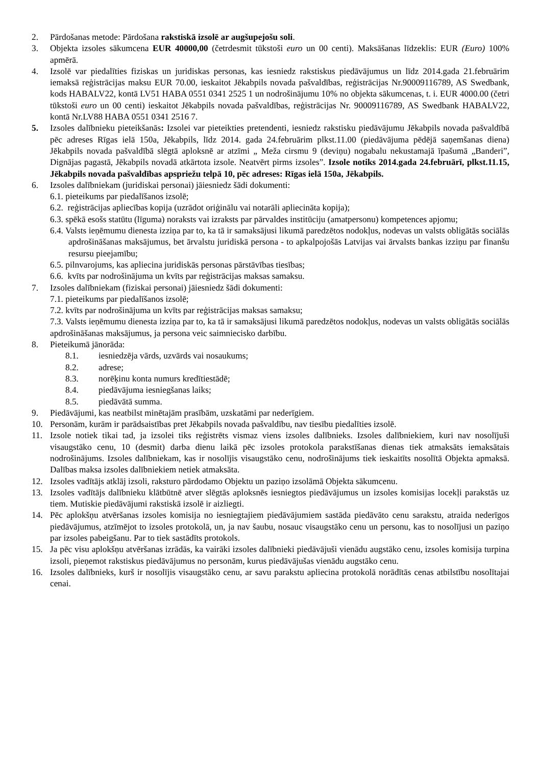2. Pārdošanas metode: Pārdošana rakstiskā izsolē ar augšupejošu soli.
3. Objekta izsoles sākumcena EUR 40000,00 (četrdesmit tūkstoši euro un 00 centi). Maksāšanas līdzeklis: EUR (Euro) 100% apmērā.
4. Izsolē var piedalīties fiziskas un juridiskas personas, kas iesniedz rakstiskus piedāvājumus un līdz 2014.gada 21.februārim iemaksā reģistrācijas maksu EUR 70.00, ieskaitot Jēkabpils novada pašvaldības, reģistrācijas Nr.90009116789, AS Swedbank, kods HABALV22, kontā LV51 HABA 0551 0341 2525 1 un nodrošinājumu 10% no objekta sākumcenas, t. i. EUR 4000.00 (četri tūkstoši euro un 00 centi) ieskaitot Jēkabpils novada pašvaldības, reģistrācijas Nr. 90009116789, AS Swedbank HABALV22, kontā Nr.LV88 HABA 0551 0341 2516 7.
5. Izsoles dalībnieku pieteikšanās: Izsolei var pieteikties pretendenti, iesniedz rakstisku piedāvājumu Jēkabpils novada pašvaldībā pēc adreses Rīgas ielā 150a, Jēkabpils, līdz 2014. gada 24.februārim plkst.11.00 (piedāvājuma pēdējā saņemšanas diena) Jēkabpils novada pašvaldībā slēgtā aploksnē ar atzīmi „ Meža cirsmu 9 (deviņu) nogabalu nekustamajā īpašumā „Banderi”, Dignājas pagastā, Jēkabpils novadā atkārtota izsole. Neatvērt pirms izsoles”. Izsole notiks 2014.gada 24.februārī, plkst.11.15, Jēkabpils novada pašvaldības apspriežu telpā 10, pēc adreses: Rīgas ielā 150a, Jēkabpils.
6. Izsoles dalībniekam (juridiskai personai) jāiesniedz šādi dokumenti:
6.1. pieteikums par piedalīšanos izsolē;
6.2. reģistrācijas apliecības kopija (uzrādot oriģinālu vai notarāli apliecināta kopija);
6.3. spēkā esošs statūtu (līguma) noraksts vai izraksts par pārvaldes institūciju (amatpersonu) kompetences apjomu;
6.4. Valsts ieņēmumu dienesta izziņa par to, ka tā ir samaksājusi likumā paredzētos nodokļus, nodevas un valsts obligātās sociālās apdrošināšanas maksājumus, bet ārvalstu juridiskā persona - to apkalpojošās Latvijas vai ārvalsts bankas izziņu par finanšu resursu pieejamību;
6.5. pilnvarojums, kas apliecina juridiskās personas pārstāvības tiesības;
6.6. kvīts par nodrošinājuma un kvīts par reģistrācijas maksas samaksu.
7. Izsoles dalībniekam (fiziskai personai) jāiesniedz šādi dokumenti:
7.1. pieteikums par piedalīšanos izsolē;
7.2. kvīts par nodrošinājuma un kvīts par reģistrācijas maksas samaksu;
7.3. Valsts ieņēmumu dienesta izziņa par to, ka tā ir samaksājusi likumā paredzētos nodokļus, nodevas un valsts obligātās sociālās apdrošināšanas maksājumus, ja persona veic saimniecisko darbību.
8. Pieteikumā jānorāda:
8.1. iesniedzēja vārds, uzvārds vai nosaukums;
8.2. adrese;
8.3. norēķinu konta numurs kredītiestādē;
8.4. piedāvājuma iesniegšanas laiks;
8.5. piedāvātā summa.
9. Piedāvājumi, kas neatbilst minētajām prasībām, uzskatāmi par nederīgiem.
10. Personām, kurām ir parādsaistības pret Jēkabpils novada pašvaldību, nav tiesību piedalīties izsolē.
11. Izsole notiek tikai tad, ja izsolei tiks reģistrēts vismaz viens izsoles dalībnieks. Izsoles dalībniekiem, kuri nav nosolījuši visaugstāko cenu, 10 (desmit) darba dienu laikā pēc izsoles protokola parakstīšanas dienas tiek atmaksāts iemaksātais nodrošinājums. Izsoles dalībniekam, kas ir nosolījis visaugstāko cenu, nodrošinājums tiek ieskaitīts nosolītā Objekta apmaksā. Dalības maksa izsoles dalībniekiem netiek atmaksāta.
12. Izsoles vadītājs atklāj izsoli, raksturo pārdodamo Objektu un paziņo izsolāmā Objekta sākumcenu.
13. Izsoles vadītājs dalībnieku klātbūtnē atver slēgtās aploksnēs iesniegtos piedāvājumus un izsoles komisijas locekļi parakstās uz tiem. Mutiskie piedāvājumi rakstiskā izsolē ir aizliegti.
14. Pēc aplokšņu atvēršanas izsoles komisija no iesniegtajiem piedāvājumiem sastāda piedāvāto cenu sarakstu, atraida nederīgos piedāvājumus, atzīmējot to izsoles protokolā, un, ja nav šaubu, nosauc visaugstāko cenu un personu, kas to nosolījusi un paziņo par izsoles pabeigšanu. Par to tiek sastādīts protokols.
15. Ja pēc visu aplokšņu atvēršanas izrādās, ka vairāki izsoles dalībnieki piedāvājuši vienādu augstāko cenu, izsoles komisija turpina izsoli, pieņemot rakstiskus piedāvājumus no personām, kurus piedāvājušas vienādu augstāko cenu.
16. Izsoles dalībnieks, kurš ir nosolījis visaugstāko cenu, ar savu parakstu apliecina protokolā norādītās cenas atbilstību nosolītajai cenai.